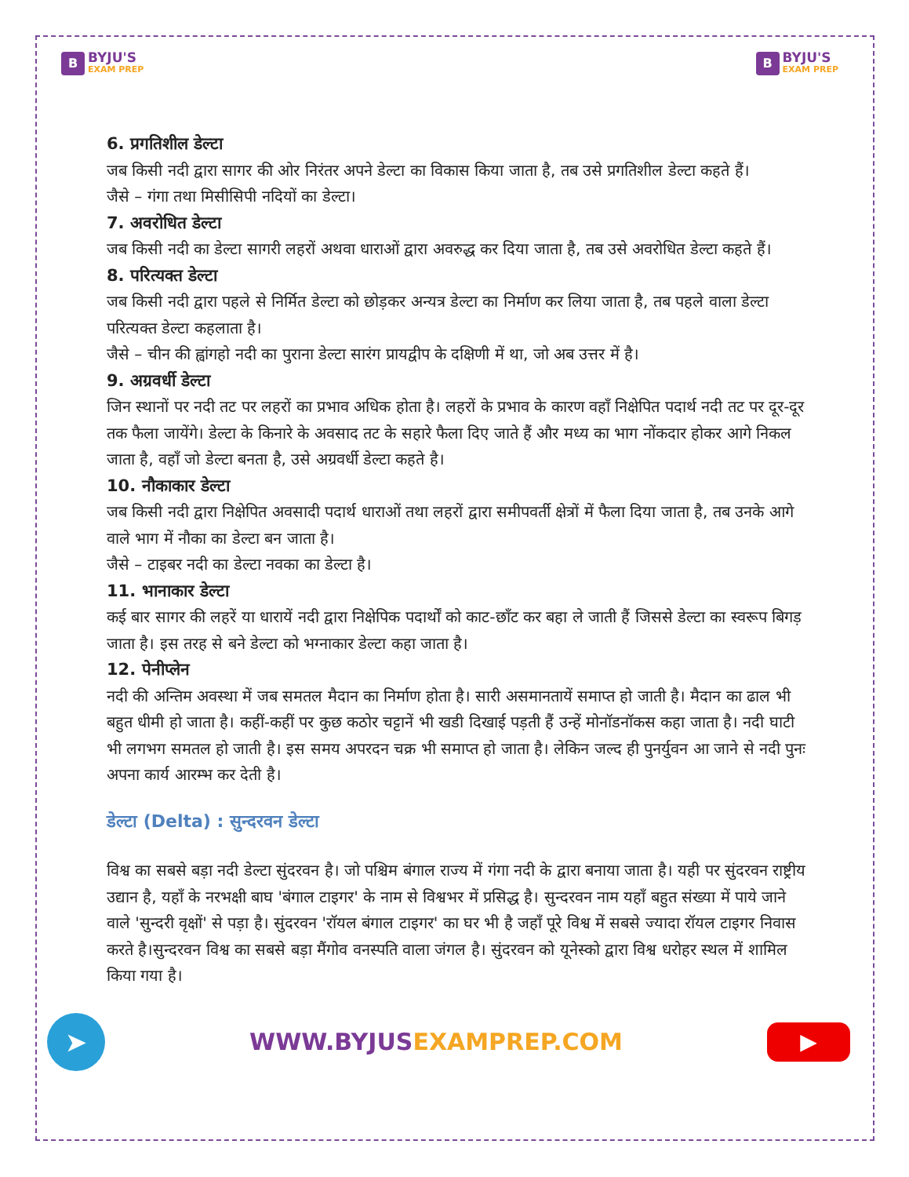B
BYJU'S
EXAM PREP
B
BYJU'S
EXAM PREP
6. प्रगतिशील डेल्टा
जब किसी नदी द्वारा सागर की ओर निरंतर अपने डेल्टा का विकास किया जाता है, तब उसे प्रगतिशील डेल्टा कहते हैं।
जैसे – गंगा तथा मिसीसिपी नदियों का डेल्टा।
7. अवरोधित डेल्टा
जब किसी नदी का डेल्टा सागरी लहरों अथवा धाराओं द्वारा अवरुद्ध कर दिया जाता है, तब उसे अवरोधित डेल्टा कहते हैं।
8. परित्यक्त डेल्टा
जब किसी नदी द्वारा पहले से निर्मित डेल्टा को छोड़कर अन्यत्र डेल्टा का निर्माण कर लिया जाता है, तब पहले वाला डेल्टा परित्यक्त डेल्टा कहलाता है।
जैसे – चीन की ह्वांगहो नदी का पुराना डेल्टा सारंग प्रायद्वीप के दक्षिणी में था, जो अब उत्तर में है।
9. अग्रवर्धी डेल्टा
जिन स्थानों पर नदी तट पर लहरों का प्रभाव अधिक होता है। लहरों के प्रभाव के कारण वहाँ निक्षेपित पदार्थ नदी तट पर दूर-दूर तक फैला जायेंगे। डेल्टा के किनारे के अवसाद तट के सहारे फैला दिए जाते हैं और मध्य का भाग नोंकदार होकर आगे निकल जाता है, वहाँ जो डेल्टा बनता है, उसे अग्रवर्धी डेल्टा कहते है।
10. नौकाकार डेल्टा
जब किसी नदी द्वारा निक्षेपित अवसादी पदार्थ धाराओं तथा लहरों द्वारा समीपवर्ती क्षेत्रों में फैला दिया जाता है, तब उनके आगे वाले भाग में नौका का डेल्टा बन जाता है।
जैसे – टाइबर नदी का डेल्टा नवका का डेल्टा है।
11. भानाकार डेल्टा
कई बार सागर की लहरें या धारायें नदी द्वारा निक्षेपिक पदार्थों को काट-छाँट कर बहा ले जाती हैं जिससे डेल्टा का स्वरूप बिगड़ जाता है। इस तरह से बने डेल्टा को भग्नाकार डेल्टा कहा जाता है।
12. पेनीप्लेन
नदी की अन्तिम अवस्था में जब समतल मैदान का निर्माण होता है। सारी असमानतायें समाप्त हो जाती है। मैदान का ढाल भी बहुत धीमी हो जाता है। कहीं-कहीं पर कुछ कठोर चट्टानें भी खडी दिखाई पड़ती हैं उन्हें मोनाॅडनाॅकस कहा जाता है। नदी घाटी भी लगभग समतल हो जाती है। इस समय अपरदन चक्र भी समाप्त हो जाता है। लेकिन जल्द ही पुनर्युवन आ जाने से नदी पुनः अपना कार्य आरम्भ कर देती है।
डेल्टा (Delta) : सुन्दरवन डेल्टा
विश्व का सबसे बड़ा नदी डेल्टा सुंदरवन है। जो पश्चिम बंगाल राज्य में गंगा नदी के द्वारा बनाया जाता है। यही पर सुंदरवन राष्ट्रीय उद्यान है, यहाँ के नरभक्षी बाघ 'बंगाल टाइगर' के नाम से विश्वभर में प्रसिद्ध है। सुन्दरवन नाम यहाँ बहुत संख्या में पाये जाने वाले 'सुन्दरी वृक्षों' से पड़ा है। सुंदरवन 'राॅयल बंगाल टाइगर' का घर भी है जहाँ पूरे विश्व में सबसे ज्यादा रॉयल टाइगर निवास करते है।सुन्दरवन विश्व का सबसे बड़ा मैंगोव वनस्पति वाला जंगल है। सुंदरवन को यूनेस्को द्वारा विश्व धरोहर स्थल में शामिल किया गया है।
➤
WWW.BYJUSEXAMPREP.COM
▶